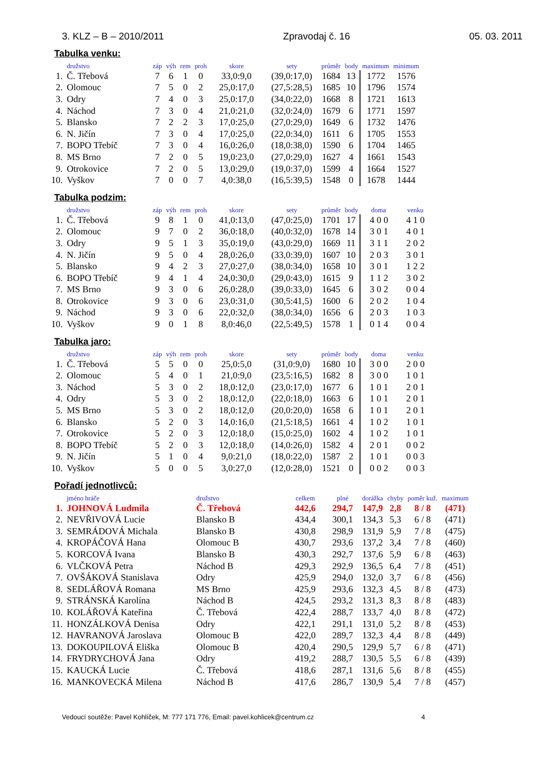3. KLZ – B – 2010/2011 Zpravodaj č. 16 05. 03. 2011
Tabulka venku:
| | družstvo | záp | výh | rem | proh | skore | sety | průměr | body | maximum | minimum |
| --- | --- | --- | --- | --- | --- | --- | --- | --- | --- | --- | --- |
| 1. | Č. Třebová | 7 | 6 | 1 | 0 | 33,0:9,0 | (39,0:17,0) | 1684 | 13 | 1772 | 1576 |
| 2. | Olomouc | 7 | 5 | 0 | 2 | 25,0:17,0 | (27,5:28,5) | 1685 | 10 | 1796 | 1574 |
| 3. | Odry | 7 | 4 | 0 | 3 | 25,0:17,0 | (34,0:22,0) | 1668 | 8 | 1721 | 1613 |
| 4. | Náchod | 7 | 3 | 0 | 4 | 21,0:21,0 | (32,0:24,0) | 1679 | 6 | 1771 | 1597 |
| 5. | Blansko | 7 | 2 | 2 | 3 | 17,0:25,0 | (27,0:29,0) | 1649 | 6 | 1732 | 1476 |
| 6. | N. Jičín | 7 | 3 | 0 | 4 | 17,0:25,0 | (22,0:34,0) | 1611 | 6 | 1705 | 1553 |
| 7. | BOPO Třebíč | 7 | 3 | 0 | 4 | 16,0:26,0 | (18,0:38,0) | 1590 | 6 | 1704 | 1465 |
| 8. | MS Brno | 7 | 2 | 0 | 5 | 19,0:23,0 | (27,0:29,0) | 1627 | 4 | 1661 | 1543 |
| 9. | Otrokovice | 7 | 2 | 0 | 5 | 13,0:29,0 | (19,0:37,0) | 1599 | 4 | 1664 | 1527 |
| 10. | Vyškov | 7 | 0 | 0 | 7 | 4,0:38,0 | (16,5:39,5) | 1548 | 0 | 1678 | 1444 |
Tabulka podzim:
| | družstvo | záp | výh | rem | proh | skore | sety | průměr | body | doma | venku |
| --- | --- | --- | --- | --- | --- | --- | --- | --- | --- | --- | --- |
| 1. | Č. Třebová | 9 | 8 | 1 | 0 | 41,0:13,0 | (47,0:25,0) | 1701 | 17 | 4 0 0 | 4 1 0 |
| 2. | Olomouc | 9 | 7 | 0 | 2 | 36,0:18,0 | (40,0:32,0) | 1678 | 14 | 3 0 1 | 4 0 1 |
| 3. | Odry | 9 | 5 | 1 | 3 | 35,0:19,0 | (43,0:29,0) | 1669 | 11 | 3 1 1 | 2 0 2 |
| 4. | N. Jičín | 9 | 5 | 0 | 4 | 28,0:26,0 | (33,0:39,0) | 1607 | 10 | 2 0 3 | 3 0 1 |
| 5. | Blansko | 9 | 4 | 2 | 3 | 27,0:27,0 | (38,0:34,0) | 1658 | 10 | 3 0 1 | 1 2 2 |
| 6. | BOPO Třebíč | 9 | 4 | 1 | 4 | 24,0:30,0 | (29,0:43,0) | 1615 | 9 | 1 1 2 | 3 0 2 |
| 7. | MS Brno | 9 | 3 | 0 | 6 | 26,0:28,0 | (39,0:33,0) | 1645 | 6 | 3 0 2 | 0 0 4 |
| 8. | Otrokovice | 9 | 3 | 0 | 6 | 23,0:31,0 | (30,5:41,5) | 1600 | 6 | 2 0 2 | 1 0 4 |
| 9. | Náchod | 9 | 3 | 0 | 6 | 22,0:32,0 | (38,0:34,0) | 1656 | 6 | 2 0 3 | 1 0 3 |
| 10. | Vyškov | 9 | 0 | 1 | 8 | 8,0:46,0 | (22,5:49,5) | 1578 | 1 | 0 1 4 | 0 0 4 |
Tabulka jaro:
| | družstvo | záp | výh | rem | proh | skore | sety | průměr | body | doma | venku |
| --- | --- | --- | --- | --- | --- | --- | --- | --- | --- | --- | --- |
| 1. | Č. Třebová | 5 | 5 | 0 | 0 | 25,0:5,0 | (31,0:9,0) | 1680 | 10 | 3 0 0 | 2 0 0 |
| 2. | Olomouc | 5 | 4 | 0 | 1 | 21,0:9,0 | (23,5:16,5) | 1682 | 8 | 3 0 0 | 1 0 1 |
| 3. | Náchod | 5 | 3 | 0 | 2 | 18,0:12,0 | (23,0:17,0) | 1677 | 6 | 1 0 1 | 2 0 1 |
| 4. | Odry | 5 | 3 | 0 | 2 | 18,0:12,0 | (22,0:18,0) | 1663 | 6 | 1 0 1 | 2 0 1 |
| 5. | MS Brno | 5 | 3 | 0 | 2 | 18,0:12,0 | (20,0:20,0) | 1658 | 6 | 1 0 1 | 2 0 1 |
| 6. | Blansko | 5 | 2 | 0 | 3 | 14,0:16,0 | (21,5:18,5) | 1661 | 4 | 1 0 2 | 1 0 1 |
| 7. | Otrokovice | 5 | 2 | 0 | 3 | 12,0:18,0 | (15,0:25,0) | 1602 | 4 | 1 0 2 | 1 0 1 |
| 8. | BOPO Třebíč | 5 | 2 | 0 | 3 | 12,0:18,0 | (14,0:26,0) | 1582 | 4 | 2 0 1 | 0 0 2 |
| 9. | N. Jičín | 5 | 1 | 0 | 4 | 9,0:21,0 | (18,0:22,0) | 1587 | 2 | 1 0 1 | 0 0 3 |
| 10. | Vyškov | 5 | 0 | 0 | 5 | 3,0:27,0 | (12,0:28,0) | 1521 | 0 | 0 0 2 | 0 0 3 |
Pořadí jednotlivců:
| | jméno hráče | družstvo | celkem | plné | dorážka | chyby | poměr kuž. | maximum |
| --- | --- | --- | --- | --- | --- | --- | --- | --- |
| 1. | JOHNOVÁ Ludmila | Č. Třebová | 442,6 | 294,7 | 147,9 | 2,8 | 8 / 8 | (471) |
| 2. | NEVŘIVOVÁ Lucie | Blansko B | 434,4 | 300,1 | 134,3 | 5,3 | 6 / 8 | (471) |
| 3. | SEMRÁDOVÁ Michala | Blansko B | 430,8 | 298,9 | 131,9 | 5,9 | 7 / 8 | (475) |
| 4. | KROPÁČOVÁ Hana | Olomouc B | 430,7 | 293,6 | 137,2 | 3,4 | 7 / 8 | (460) |
| 5. | KORCOVÁ Ivana | Blansko B | 430,3 | 292,7 | 137,6 | 5,9 | 6 / 8 | (463) |
| 6. | VLČKOVÁ Petra | Náchod B | 429,3 | 292,9 | 136,5 | 6,4 | 7 / 8 | (451) |
| 7. | OVŠÁKOVÁ Stanislava | Odry | 425,9 | 294,0 | 132,0 | 3,7 | 6 / 8 | (456) |
| 8. | SEDLÁŘOVÁ Romana | MS Brno | 425,9 | 293,6 | 132,3 | 4,5 | 8 / 8 | (473) |
| 9. | STRÁNSKÁ Karolína | Náchod B | 424,5 | 293,2 | 131,3 | 8,3 | 8 / 8 | (483) |
| 10. | KOLÁŘOVÁ Kateřina | Č. Třebová | 422,4 | 288,7 | 133,7 | 4,0 | 8 / 8 | (472) |
| 11. | HONZÁLKOVÁ Denisa | Odry | 422,1 | 291,1 | 131,0 | 5,2 | 8 / 8 | (453) |
| 12. | HAVRANOVÁ Jaroslava | Olomouc B | 422,0 | 289,7 | 132,3 | 4,4 | 8 / 8 | (449) |
| 13. | DOKOUPILOVÁ Eliška | Olomouc B | 420,4 | 290,5 | 129,9 | 5,7 | 6 / 8 | (471) |
| 14. | FRYDRYCHOVÁ Jana | Odry | 419,2 | 288,7 | 130,5 | 5,5 | 6 / 8 | (439) |
| 15. | KAUCKÁ Lucie | Č. Třebová | 418,6 | 287,1 | 131,6 | 5,6 | 8 / 8 | (455) |
| 16. | MANKOVECKÁ Milena | Náchod B | 417,6 | 286,7 | 130,9 | 5,4 | 7 / 8 | (457) |
Vedoucí soutěže: Pavel Kohlíček, M: 777 171 776, Email: pavel.kohlicek@centrum.cz 4